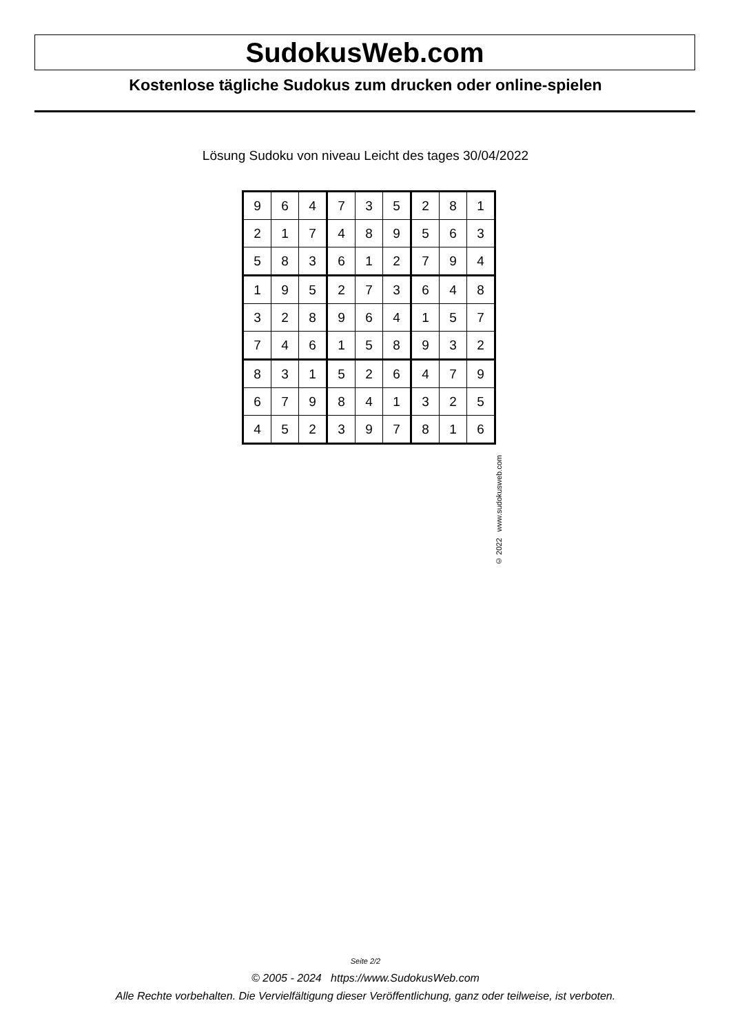SudokusWeb.com
Kostenlose tägliche Sudokus zum drucken oder online-spielen
Lösung Sudoku von niveau Leicht des tages 30/04/2022
| 9 | 6 | 4 | 7 | 3 | 5 | 2 | 8 | 1 |
| 2 | 1 | 7 | 4 | 8 | 9 | 5 | 6 | 3 |
| 5 | 8 | 3 | 6 | 1 | 2 | 7 | 9 | 4 |
| 1 | 9 | 5 | 2 | 7 | 3 | 6 | 4 | 8 |
| 3 | 2 | 8 | 9 | 6 | 4 | 1 | 5 | 7 |
| 7 | 4 | 6 | 1 | 5 | 8 | 9 | 3 | 2 |
| 8 | 3 | 1 | 5 | 2 | 6 | 4 | 7 | 9 |
| 6 | 7 | 9 | 8 | 4 | 1 | 3 | 2 | 5 |
| 4 | 5 | 2 | 3 | 9 | 7 | 8 | 1 | 6 |
© 2022 www.sudokusweb.com
Seite 2/2
© 2005 - 2024 https://www.SudokusWeb.com
Alle Rechte vorbehalten. Die Vervielfältigung dieser Veröffentlichung, ganz oder teilweise, ist verboten.